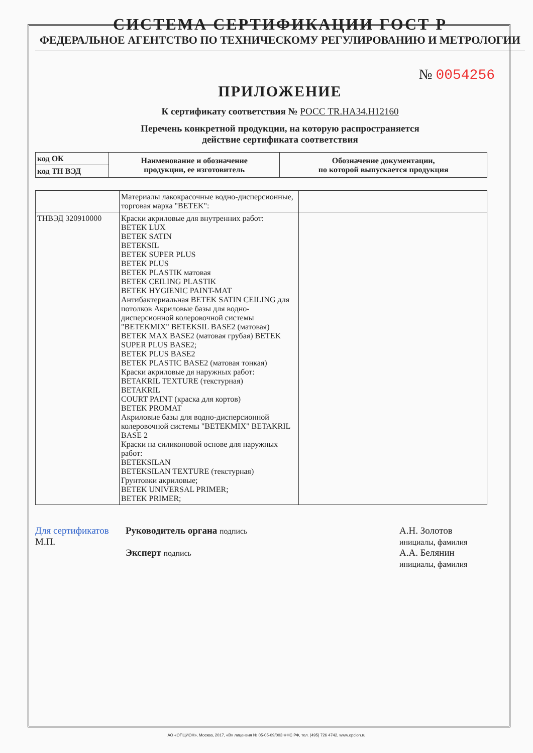СИСТЕМА СЕРТИФИКАЦИИ ГОСТ Р
ФЕДЕРАЛЬНОЕ АГЕНТСТВО ПО ТЕХНИЧЕСКОМУ РЕГУЛИРОВАНИЮ И МЕТРОЛОГИИ
№ 0054256
ПРИЛОЖЕНИЕ
К сертификату соответствия № РОСС TR.HA34.H12160
Перечень конкретной продукции, на которую распространяется
действие сертификата соответствия
| код ОК | Наименование и обозначение продукции, ее изготовитель | Обозначение документации, по которой выпускается продукция |
| --- | --- | --- |
| код ТН ВЭД | | |
| | Материалы лакокрасочные водно-дисперсионные, торговая марка "BETEK": | |
| ТНВЭД 320910000 | Краски акриловые для внутренних работ: BETEK LUX BETEK SATIN BETEKSIL BETEK SUPER PLUS BETEK PLUS BETEK PLASTIK матовая BETEK CEILING PLASTIK BETEK HYGIENIC PAINT-MAT Антибактериальная BETEK SATIN CEILING для потолков Акриловые базы для водно-дисперсионной колеровочной системы "BETEKMIX" BETEKSIL BASE2 (матовая) BETEK MAX BASE2 (матовая грубая) BETEK SUPER PLUS BASE2; BETEK PLUS BASE2 BETEK PLASTIC BASE2 (матовая тонкая) Краски акриловые дя наружных работ: BETAKRIL TEXTURE (текстурная) BETAKRIL COURT PAINT (краска для кортов) BETEK PROMAT Акриловые базы для водно-дисперсионной колеровочной системы "BETEKMIX" BETAKRIL BASE 2 Краски на силиконовой основе для наружных работ: BETEKSILAN BETEKSILAN TEXTURE (текстурная) Грунтовки акриловые; BETEK UNIVERSAL PRIMER; BETEK PRIMER; | |
Для сертификатов
М.П.
Руководитель органа подпись
Эксперт подпись
А.Н. Золотов
инициалы, фамилия
А.А. Белянин
инициалы, фамилия
АО «ОПЦИОН», Москва, 2017, «В» лицензия № 05-05-09/003 ФНС РФ, тел. (495) 726 4742, www.opcion.ru